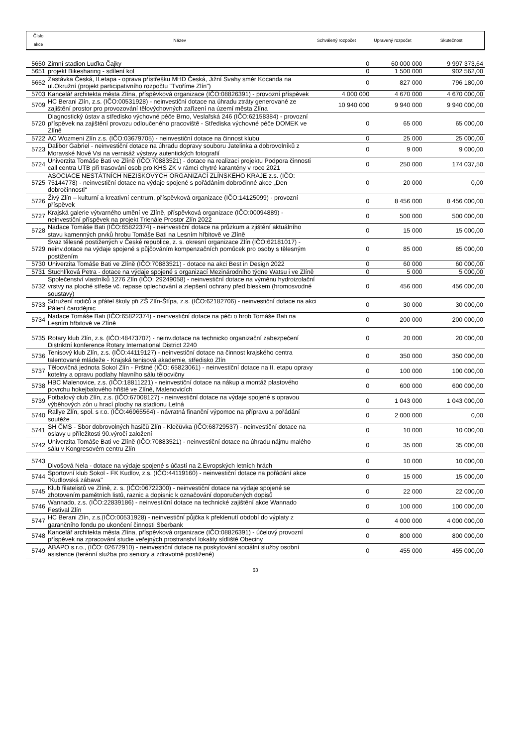Číslo
akce
Název Schválený rozpočet Upravený rozpočet Skutečnost
| 5650 | Zimní stadion Luďka Čajky | 0 | 60 000 000 | 9 997 373,64 |
| 5651 | projekt Bikesharing - sdílení kol | 0 | 1 500 000 | 902 562,00 |
| 5652 | Zastávka Česká, II.etapa - oprava přístřešku MHD Česká, Jižní Svahy směr Kocanda na ul.Okružní (projekt participativního rozpočtu "Tvoříme Zlín") | 0 | 827 000 | 796 180,00 |
| 5703 | Kancelář architekta města Zlína, příspěvková organizace (IČO:08826391) - provozní příspěvek | 4 000 000 | 4 670 000 | 4 670 000,00 |
| 5709 | HC Berani Zlín, z.s. (IČO:00531928) - neinvestiční dotace na úhradu ztráty generované ze zajištění prostor pro provozování tělovýchovných zařízení na území města Zlína | 10 940 000 | 9 940 000 | 9 940 000,00 |
| 5720 | Diagnostický ústav a středisko výchovné péče Brno, Veslařská 246 (IČO:62158384) - provozní příspěvek na zajištění provozu odloučeného pracoviště - Střediska výchovné péče DOMEK ve Zlíně | 0 | 65 000 | 65 000,00 |
| 5722 | AC Wozmeni Zlín z.s. (IČO:03679705) - neinvestiční dotace na činnost klubu | 0 | 25 000 | 25 000,00 |
| 5723 | Dalibor Gabriel - neinvestiční dotace na úhradu dopravy souboru Jatelinka a dobrovolníků z Moravské Nové Vsi na vernisáž výstavy autentických fotografií | 0 | 9 000 | 9 000,00 |
| 5724 | Univerzita Tomáše Bati ve Zlíně (IČO:70883521) - dotace na realizaci projektu Podpora činnosti call centra UTB při trasování osob pro KHS ZK v rámci chytré karantény v roce 2021 | 0 | 250 000 | 174 037,50 |
| 5725 | ASOCIACE NESTÁTNÍCH NEZISKOVÝCH ORGANIZACÍ ZLÍNSKÉHO KRAJE z.s. (IČO: 75144778) - neinvestiční dotace na výdaje spojené s pořádáním dobročinné akce „Den dobročinnosti“ | 0 | 20 000 | 0,00 |
| 5726 | Živý Zlín – kulturní a kreativní centrum, příspěvková organizace (IČO:14125099) - provozní příspěvek | 0 | 8 456 000 | 8 456 000,00 |
| 5727 | Krajská galerie výtvarného umění ve Zlíně, příspěvková organizace (IČO:00094889) - neinvestiční příspěvek na projekt Trienále Prostor Zlín 2022 | 0 | 500 000 | 500 000,00 |
| 5728 | Nadace Tomáše Bati (IČO:65822374) - neinvestiční dotace na průzkum a zjištění aktuálního stavu kamenných prvků hrobu Tomáše Bati na Lesním hřbitově ve Zlíně | 0 | 15 000 | 15 000,00 |
| 5729 | Svaz tělesně postižených v České republice, z. s. okresní organizace Zlín (IČO:62181017) - neinv.dotace na výdaje spojené s půjčováním kompenzačních pomůcek pro osoby s tělesným postižením | 0 | 85 000 | 85 000,00 |
| 5730 | Univerzita Tomáše Bati ve Zlíně (IČO:70883521) - dotace na akci Best in Design 2022 | 0 | 60 000 | 60 000,00 |
| 5731 | Stuchlíková Petra - dotace na výdaje spojené s organizací Mezinárodního týdne Watsu i ve Zlíně | 0 | 5 000 | 5 000,00 |
| 5732 | Společenství vlastníků 1276 Zlín (IČO: 29249058) - neinvestiční dotace na výměnu hydroizolační vrstvy na ploché střeše vč. repase oplechování a zlepšení ochrany před bleskem (hromosvodné soustavy) | 0 | 456 000 | 456 000,00 |
| 5733 | Sdružení rodičů a přátel školy při ZŠ Zlín-Štípa, z.s. (IČO:62182706) - neinvestiční dotace na akci Pálení čarodějnic | 0 | 30 000 | 30 000,00 |
| 5734 | Nadace Tomáše Bati (IČO:65822374) - neinvestiční dotace na péči o hrob Tomáše Bati na Lesním hřbitově ve Zlíně | 0 | 200 000 | 200 000,00 |
| 5735 | Rotary klub Zlín, z.s. (IČO:48473707) - neinv.dotace na technicko organizační zabezpečení Distriktní konference Rotary International District 2240 | 0 | 20 000 | 20 000,00 |
| 5736 | Tenisový klub Zlín, z.s. (IČO:44119127) - neinvestiční dotace na činnost krajského centra talentované mládeže - Krajská tenisová akademie, středisko Zlín | 0 | 350 000 | 350 000,00 |
| 5737 | Tělocvičná jednota Sokol Zlín - Prštné (IČO: 65823061) - neinvestiční dotace na II. etapu opravy kotelny a opravu podlahy hlavního sálu tělocvičny | 0 | 100 000 | 100 000,00 |
| 5738 | HBC Malenovice, z.s. (IČO:18811221) - neinvestiční dotace na nákup a montáž plastového povrchu hokejbalového hřiště ve Zlíně, Malenovicích | 0 | 600 000 | 600 000,00 |
| 5739 | Fotbalový club Zlín, z.s. (IČO:67008127) - neinvestiční dotace na výdaje spojené s opravou výběhových zón u hrací plochy na stadionu Letná | 0 | 1 043 000 | 1 043 000,00 |
| 5740 | Rallye Zlín, spol. s r.o. (IČO:46965564) - návratná finanční výpomoc na přípravu a pořádání soutěže | 0 | 2 000 000 | 0,00 |
| 5741 | SH ČMS - Sbor dobrovolných hasičů Zlín - Klečůvka (IČO:68729537) - neinvestiční dotace na oslavy u příležitosti 90.výročí založení | 0 | 10 000 | 10 000,00 |
| 5742 | Univerzita Tomáše Bati ve Zlíně (IČO:70883521) - neinvestiční dotace na úhradu nájmu malého sálu v Kongresovém centru Zlín | 0 | 35 000 | 35 000,00 |
| 5743 | Divošová Nela - dotace na výdaje spojené s účastí na 2.Evropských letních hrách | 0 | 10 000 | 10 000,00 |
| 5744 | Sportovní klub Sokol - FK Kudlov, z.s. (IČO:44119160) - neinvestiční dotace na pořádání akce "Kudlovská zábava" | 0 | 15 000 | 15 000,00 |
| 5745 | Klub filatelistů ve Zlíně, z. s. (IČO:06722300) - neinvestiční dotace na výdaje spojené se zhotovením pamětních listů, raznic a dopisnic k označování doporučených dopisů | 0 | 22 000 | 22 000,00 |
| 5746 | Wannado, z.s. (IČO:22839186) - neinvestiční dotace na technické zajištění akce Wannado Festival Zlín | 0 | 100 000 | 100 000,00 |
| 5747 | HC Berani Zlín, z.s.(IČO:00531928) - neinvestiční půjčka k překlenutí období do výplaty z garančního fondu po ukončení činnosti Sberbank | 0 | 4 000 000 | 4 000 000,00 |
| 5748 | Kancelář architekta města Zlína, příspěvková organizace (IČO:08826391) - účelový provozní příspěvek na zpracování studie veřejných prostranství lokality sídliště Obeciny | 0 | 800 000 | 800 000,00 |
| 5749 | ABAPO s.r.o., (IČO: 02672910) - neinvestiční dotace na poskytování sociální služby osobní asistence (terénní služba pro seniory a zdravotně postižené) | 0 | 455 000 | 455 000,00 |
63